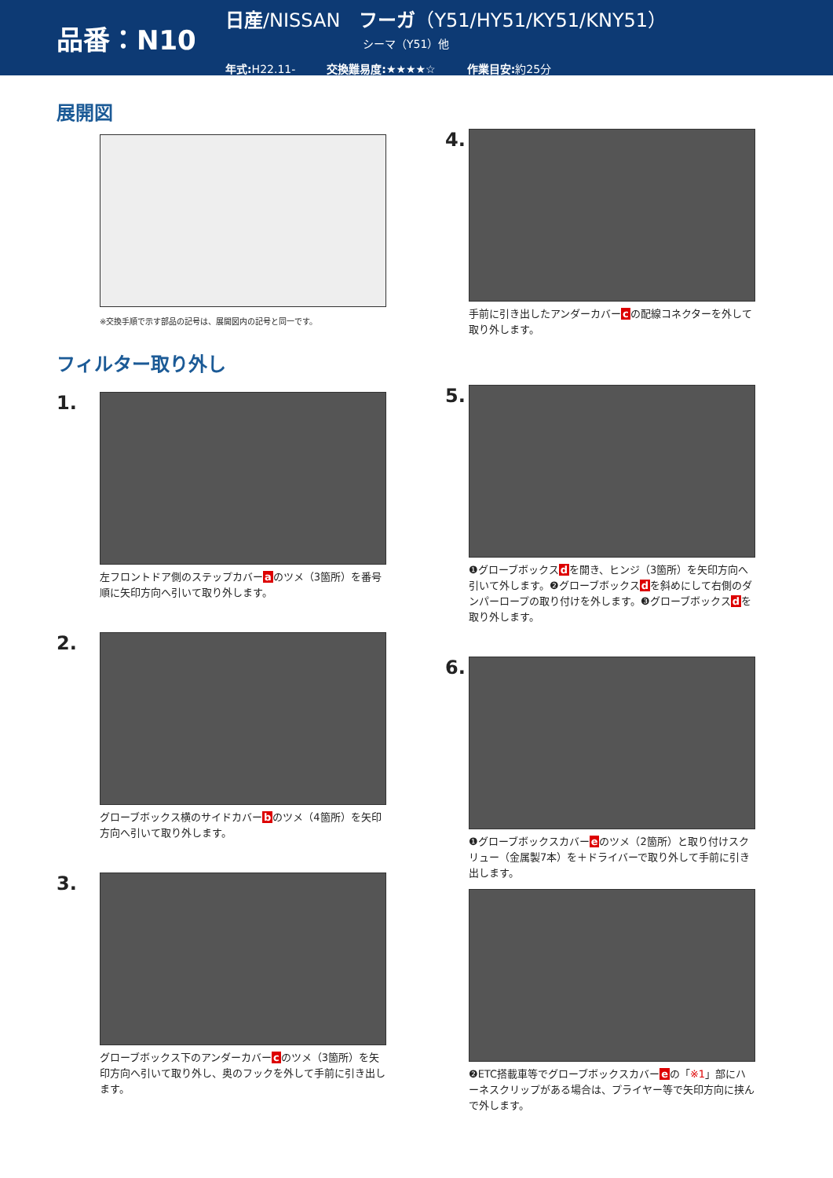品番：N10
日産/NISSAN　フーガ（Y51/HY51/KY51/KNY51）
シーマ（Y51）他
年式: H22.11- 交換難易度:★★★★☆ 作業目安: 約25分
展開図
※交換手順で示す部品の記号は、展開図内の記号と同一です。
フィルター取り外し
1.
左フロントドア側のステップカバーaのツメ（3箇所）を番号順に矢印方向へ引いて取り外します。
2.
グローブボックス横のサイドカバーbのツメ（4箇所）を矢印方向へ引いて取り外します。
3.
グローブボックス下のアンダーカバーcのツメ（3箇所）を矢印方向へ引いて取り外し、奥のフックを外して手前に引き出します。
4.
手前に引き出したアンダーカバーcの配線コネクターを外して取り外します。
5.
❶グローブボックスdを開き、ヒンジ（3箇所）を矢印方向へ引いて外します。❷グローブボックスdを斜めにして右側のダンパーロープの取り付けを外します。❸グローブボックスdを取り外します。
6.
❶グローブボックスカバーeのツメ（2箇所）と取り付けスクリュー（金属製7本）を＋ドライバーで取り外して手前に引き出します。
❷ETC搭載車等でグローブボックスカバーeの「※1」部にハーネスクリップがある場合は、プライヤー等で矢印方向に挟んで外します。